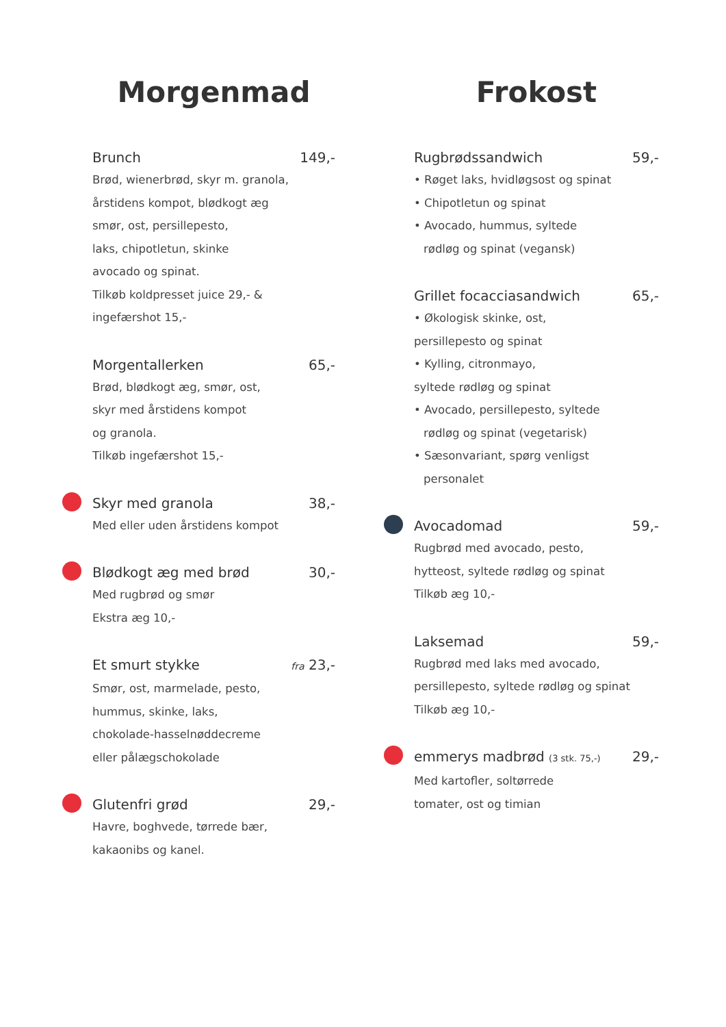Morgenmad
Brunch 149,-
Brød, wienerbrød, skyr m. granola,
årstidens kompot, blødkogt æg
smør, ost, persillepesto,
laks, chipotletun, skinke
avocado og spinat.
Tilkøb koldpresset juice 29,- &
ingefærshot 15,-
Morgentallerken 65,-
Brød, blødkogt æg, smør, ost,
skyr med årstidens kompot
og granola.
Tilkøb ingefærshot 15,-
Skyr med granola 38,-
Med eller uden årstidens kompot
Blødkogt æg med brød 30,-
Med rugbrød og smør
Ekstra æg 10,-
Et smurt stykke fra 23,-
Smør, ost, marmelade, pesto,
hummus, skinke, laks,
chokolade-hasselnøddecreme
eller pålægschokolade
Glutenfri grød 29,-
Havre, boghvede, tørrede bær,
kakaonibs og kanel.
Frokost
Rugbrødssandwich 59,-
• Røget laks, hvidløgsost og spinat
• Chipotletun og spinat
• Avocado, hummus, syltede
rødløg og spinat (vegansk)
Grillet focacciasandwich 65,-
• Økologisk skinke, ost,
persillepesto og spinat
• Kylling, citronmayo,
syltede rødløg og spinat
• Avocado, persillepesto, syltede
rødløg og spinat (vegetarisk)
• Sæsonvariant, spørg venligst
personalet
Avocadomad 59,-
Rugbrød med avocado, pesto,
hytteost, syltede rødløg og spinat
Tilkøb æg 10,-
Laksemad 59,-
Rugbrød med laks med avocado,
persillepesto, syltede rødløg og spinat
Tilkøb æg 10,-
emmerys madbrød (3 stk. 75,-) 29,-
Med kartofler, soltørrede
tomater, ost og timian